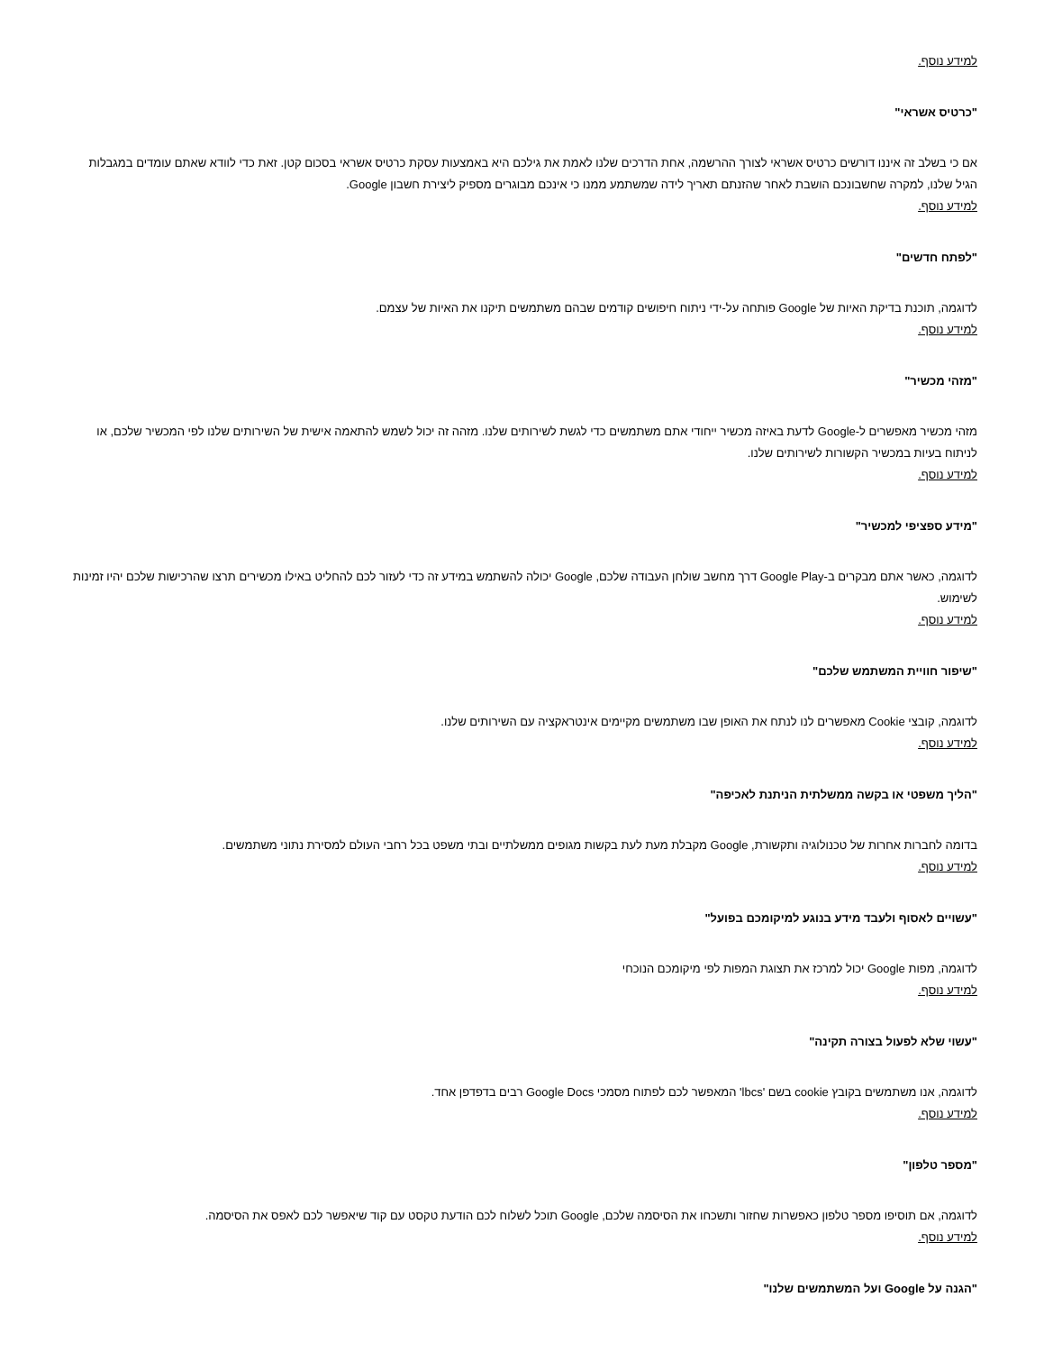למידע נוסף.
"כרטיס אשראי"
אם כי בשלב זה איננו דורשים כרטיס אשראי לצורך ההרשמה, אחת הדרכים שלנו לאמת את גילכם היא באמצעות עסקת כרטיס אשראי בסכום קטן. זאת כדי לוודא שאתם עומדים במגבלות הגיל שלנו, למקרה שחשבונכם הושבת לאחר שהזנתם תאריך לידה שמשתמע ממנו כי אינכם מבוגרים מספיק ליצירת חשבון Google.
למידע נוסף.
"לפתח חדשים"
לדוגמה, תוכנת בדיקת האיות של Google פותחה על-ידי ניתוח חיפושים קודמים שבהם משתמשים תיקנו את האיות של עצמם.
למידע נוסף.
"מזהי מכשיר"
מזהי מכשיר מאפשרים ל-Google לדעת באיזה מכשיר ייחודי אתם משתמשים כדי לגשת לשירותים שלנו. מזהה זה יכול לשמש להתאמה אישית של השירותים שלנו לפי המכשיר שלכם, או לניתוח בעיות במכשיר הקשורות לשירותים שלנו.
למידע נוסף.
"מידע ספציפי למכשיר"
לדוגמה, כאשר אתם מבקרים ב-Google Play דרך מחשב שולחן העבודה שלכם, Google יכולה להשתמש במידע זה כדי לעזור לכם להחליט באילו מכשירים תרצו שהרכישות שלכם יהיו זמינות לשימוש.
למידע נוסף.
"שיפור חוויית המשתמש שלכם"
לדוגמה, קובצי Cookie מאפשרים לנו לנתח את האופן שבו משתמשים מקיימים אינטראקציה עם השירותים שלנו.
למידע נוסף.
"הליך משפטי או בקשה ממשלתית הניתנת לאכיפה"
בדומה לחברות אחרות של טכנולוגיה ותקשורת, Google מקבלת מעת לעת בקשות מגופים ממשלתיים ובתי משפט בכל רחבי העולם למסירת נתוני משתמשים.
למידע נוסף.
"עשויים לאסוף ולעבד מידע בנוגע למיקומכם בפועל"
לדוגמה, מפות Google יכול למרכז את תצוגת המפות לפי מיקומכם הנוכחי
למידע נוסף.
"עשוי שלא לפעול בצורה תקינה"
לדוגמה, אנו משתמשים בקובץ cookie בשם 'lbcs' המאפשר לכם לפתוח מסמכי Google Docs רבים בדפדפן אחד.
למידע נוסף.
"מספר טלפון"
לדוגמה, אם תוסיפו מספר טלפון כאפשרות שחזור ותשכחו את הסיסמה שלכם, Google תוכל לשלוח לכם הודעת טקסט עם קוד שיאפשר לכם לאפס את הסיסמה.
למידע נוסף.
"הגנה על Google ועל המשתמשים שלנו"